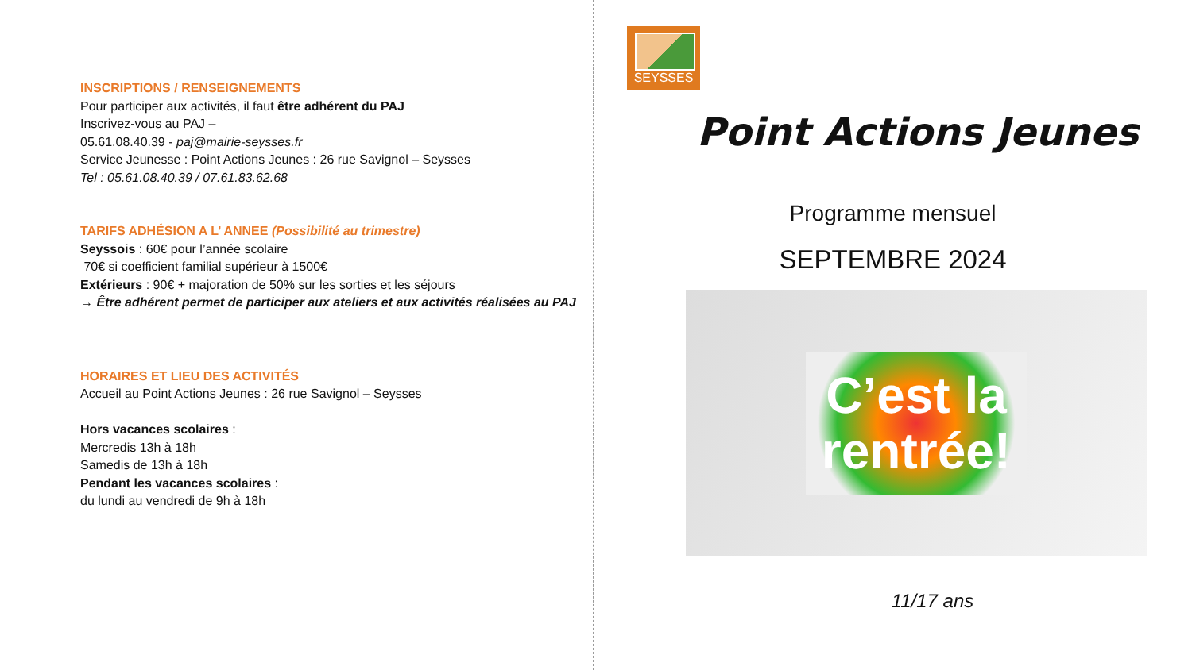INSCRIPTIONS / RENSEIGNEMENTS
Pour participer aux activités, il faut être adhérent du PAJ
Inscrivez-vous au PAJ –
05.61.08.40.39 - paj@mairie-seysses.fr
Service Jeunesse : Point Actions Jeunes : 26 rue Savignol – Seysses
Tel : 05.61.08.40.39 / 07.61.83.62.68
TARIFS ADHÉSION A L’ ANNEE (Possibilité au trimestre)
Seyssois : 60€ pour l’année scolaire
70€ si coefficient familial supérieur à 1500€
Extérieurs : 90€ + majoration de 50% sur les sorties et les séjours
→ Être adhérent permet de participer aux ateliers et aux activités réalisées au PAJ
HORAIRES ET LIEU DES ACTIVITÉS
Accueil au Point Actions Jeunes : 26 rue Savignol – Seysses
Hors vacances scolaires :
Mercredis 13h à 18h
Samedis de 13h à 18h
Pendant les vacances scolaires :
du lundi au vendredi de 9h à 18h
SEYSSES
Point Actions Jeunes
Programme mensuel
SEPTEMBRE 2024
C’est la
rentrée!
11/17 ans